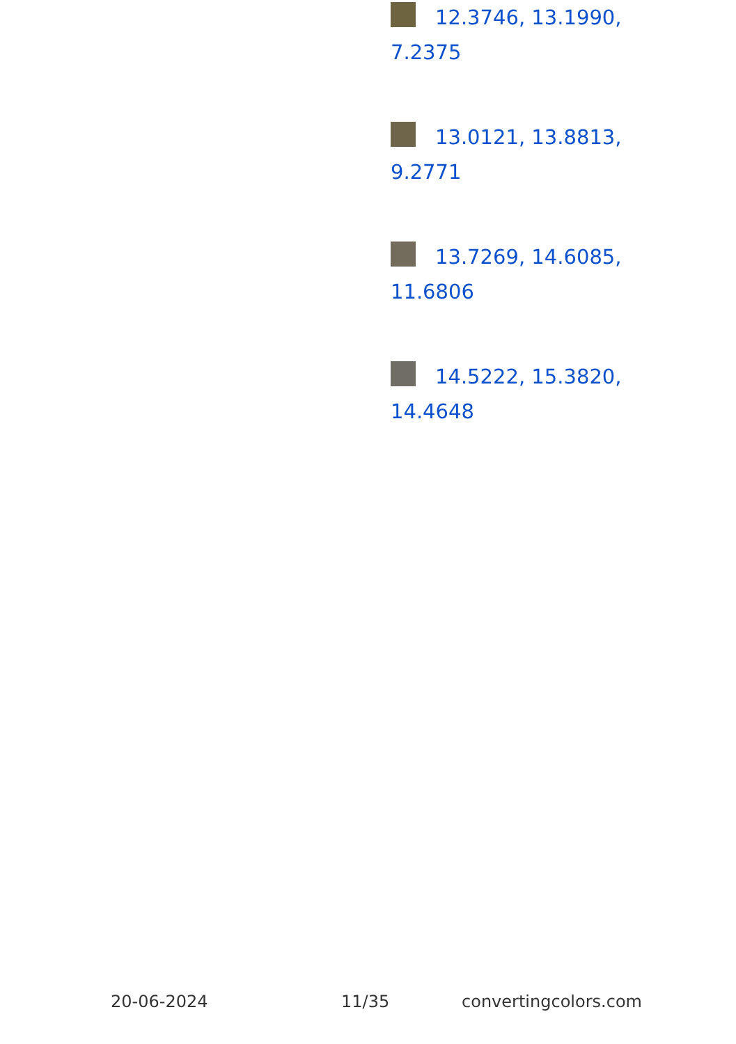12.3746, 13.1990, 7.2375
13.0121, 13.8813, 9.2771
13.7269, 14.6085, 11.6806
14.5222, 15.3820, 14.4648
20-06-2024 11/35 convertingcolors.com